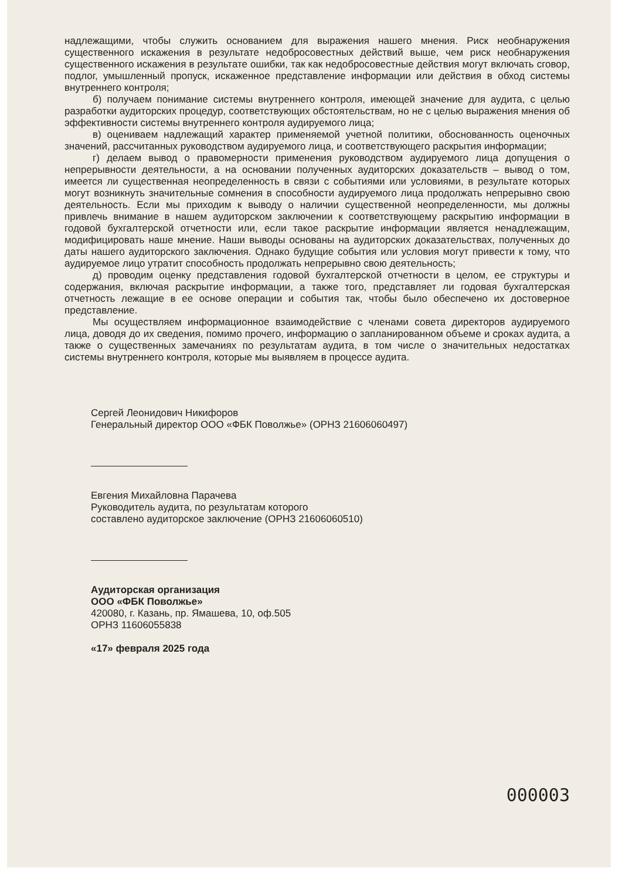надлежащими, чтобы служить основанием для выражения нашего мнения. Риск необнаружения существенного искажения в результате недобросовестных действий выше, чем риск необнаружения существенного искажения в результате ошибки, так как недобросовестные действия могут включать сговор, подлог, умышленный пропуск, искаженное представление информации или действия в обход системы внутреннего контроля;
б) получаем понимание системы внутреннего контроля, имеющей значение для аудита, с целью разработки аудиторских процедур, соответствующих обстоятельствам, но не с целью выражения мнения об эффективности системы внутреннего контроля аудируемого лица;
в) оцениваем надлежащий характер применяемой учетной политики, обоснованность оценочных значений, рассчитанных руководством аудируемого лица, и соответствующего раскрытия информации;
г) делаем вывод о правомерности применения руководством аудируемого лица допущения о непрерывности деятельности, а на основании полученных аудиторских доказательств – вывод о том, имеется ли существенная неопределенность в связи с событиями или условиями, в результате которых могут возникнуть значительные сомнения в способности аудируемого лица продолжать непрерывно свою деятельность. Если мы приходим к выводу о наличии существенной неопределенности, мы должны привлечь внимание в нашем аудиторском заключении к соответствующему раскрытию информации в годовой бухгалтерской отчетности или, если такое раскрытие информации является ненадлежащим, модифицировать наше мнение. Наши выводы основаны на аудиторских доказательствах, полученных до даты нашего аудиторского заключения. Однако будущие события или условия могут привести к тому, что аудируемое лицо утратит способность продолжать непрерывно свою деятельность;
д) проводим оценку представления годовой бухгалтерской отчетности в целом, ее структуры и содержания, включая раскрытие информации, а также того, представляет ли годовая бухгалтерская отчетность лежащие в ее основе операции и события так, чтобы было обеспечено их достоверное представление.
Мы осуществляем информационное взаимодействие с членами совета директоров аудируемого лица, доводя до их сведения, помимо прочего, информацию о запланированном объеме и сроках аудита, а также о существенных замечаниях по результатам аудита, в том числе о значительных недостатках системы внутреннего контроля, которые мы выявляем в процессе аудита.
Сергей Леонидович Никифоров
Генеральный директор ООО «ФБК Поволжье» (ОРНЗ 21606060497)
Евгения Михайловна Парачева
Руководитель аудита, по результатам которого
составлено аудиторское заключение (ОРНЗ 21606060510)
Аудиторская организация
ООО «ФБК Поволжье»
420080, г. Казань, пр. Ямашева, 10, оф.505
ОРНЗ 11606055838
«17» февраля 2025 года
000003